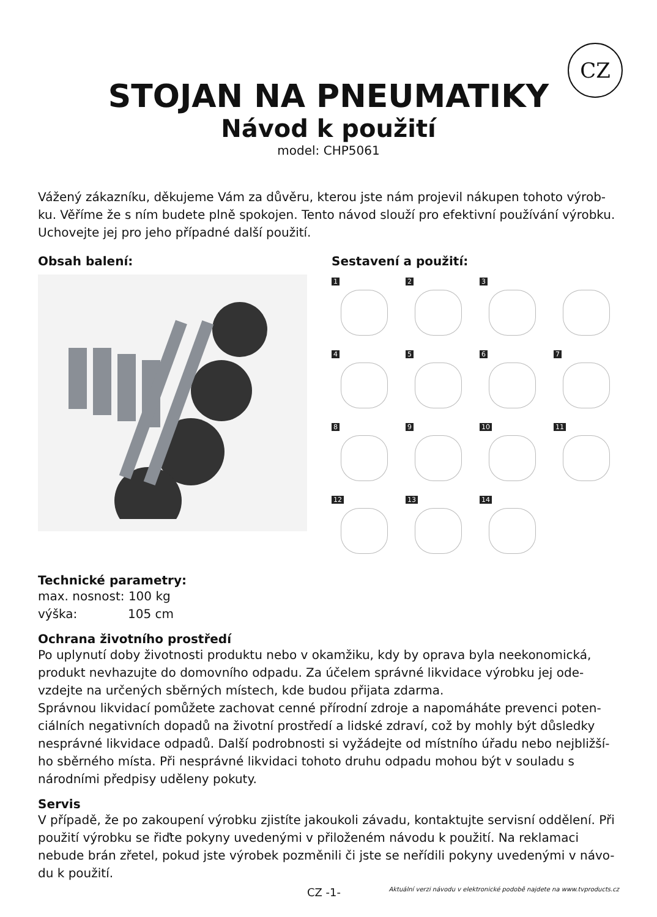CZ
STOJAN NA PNEUMATIKY
Návod k použití
model: CHP5061
Vážený zákazníku, děkujeme Vám za důvěru, kterou jste nám projevil nákupen tohoto výrob-ku. Věříme že s ním budete plně spokojen. Tento návod slouží pro efektivní používání výrobku. Uchovejte jej pro jeho případné další použití.
Obsah balení: Sestavení a použití:
1
2
3
4
5
6
7
8
9
10
11
12
13
14
Technické parametry:
max. nosnost: 100 kg
výška: 105 cm
Ochrana životního prostředí
Po uplynutí doby životnosti produktu nebo v okamžiku, kdy by oprava byla neekonomická, produkt nevhazujte do domovního odpadu. Za účelem správné likvidace výrobku jej ode-vzdejte na určených sběrných místech, kde budou přijata zdarma.
Správnou likvidací pomůžete zachovat cenné přírodní zdroje a napomáháte prevenci poten-ciálních negativních dopadů na životní prostředí a lidské zdraví, což by mohly být důsledky nesprávné likvidace odpadů. Další podrobnosti si vyžádejte od místního úřadu nebo nejbližší-ho sběrného místa. Při nesprávné likvidaci tohoto druhu odpadu mohou být v souladu s národními předpisy uděleny pokuty.
Servis
V případě, že po zakoupení výrobku zjistíte jakoukoli závadu, kontaktujte servisní oddělení. Při použití výrobku se řiďte pokyny uvedenými v přiloženém návodu k použití. Na reklamaci nebude brán zřetel, pokud jste výrobek pozměnili či jste se neřídili pokyny uvedenými v návo-du k použití.
CZ -1- Aktuální verzi návodu v elektronické podobě najdete na www.tvproducts.cz